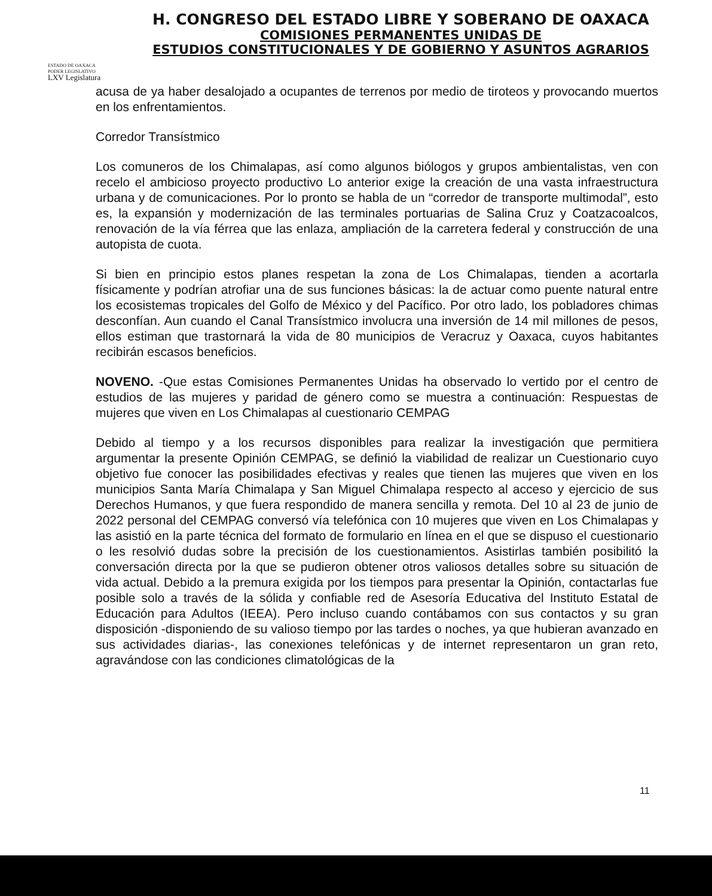H. CONGRESO DEL ESTADO LIBRE Y SOBERANO DE OAXACA
COMISIONES PERMANENTES UNIDAS DE
ESTUDIOS CONSTITUCIONALES Y DE GOBIERNO Y ASUNTOS AGRARIOS
ESTADO DE OAXACA
PODER LEGISLATIVO
LXV Legislatura
acusa de ya haber desalojado a ocupantes de terrenos por medio de tiroteos y provocando muertos en los enfrentamientos.
Corredor Transístmico
Los comuneros de los Chimalapas, así como algunos biólogos y grupos ambientalistas, ven con recelo el ambicioso proyecto productivo Lo anterior exige la creación de una vasta infraestructura urbana y de comunicaciones. Por lo pronto se habla de un “corredor de transporte multimodal”, esto es, la expansión y modernización de las terminales portuarias de Salina Cruz y Coatzacoalcos, renovación de la vía férrea que las enlaza, ampliación de la carretera federal y construcción de una autopista de cuota.
Si bien en principio estos planes respetan la zona de Los Chimalapas, tienden a acortarla físicamente y podrían atrofiar una de sus funciones básicas: la de actuar como puente natural entre los ecosistemas tropicales del Golfo de México y del Pacífico. Por otro lado, los pobladores chimas desconfían. Aun cuando el Canal Transístmico involucra una inversión de 14 mil millones de pesos, ellos estiman que trastornará la vida de 80 municipios de Veracruz y Oaxaca, cuyos habitantes recibirán escasos beneficios.
NOVENO. -Que estas Comisiones Permanentes Unidas ha observado lo vertido por el centro de estudios de las mujeres y paridad de género como se muestra a continuación: Respuestas de mujeres que viven en Los Chimalapas al cuestionario CEMPAG
Debido al tiempo y a los recursos disponibles para realizar la investigación que permitiera argumentar la presente Opinión CEMPAG, se definió la viabilidad de realizar un Cuestionario cuyo objetivo fue conocer las posibilidades efectivas y reales que tienen las mujeres que viven en los municipios Santa María Chimalapa y San Miguel Chimalapa respecto al acceso y ejercicio de sus Derechos Humanos, y que fuera respondido de manera sencilla y remota. Del 10 al 23 de junio de 2022 personal del CEMPAG conversó vía telefónica con 10 mujeres que viven en Los Chimalapas y las asistió en la parte técnica del formato de formulario en línea en el que se dispuso el cuestionario o les resolvió dudas sobre la precisión de los cuestionamientos. Asistirlas también posibilitó la conversación directa por la que se pudieron obtener otros valiosos detalles sobre su situación de vida actual. Debido a la premura exigida por los tiempos para presentar la Opinión, contactarlas fue posible solo a través de la sólida y confiable red de Asesoría Educativa del Instituto Estatal de Educación para Adultos (IEEA). Pero incluso cuando contábamos con sus contactos y su gran disposición -disponiendo de su valioso tiempo por las tardes o noches, ya que hubieran avanzado en sus actividades diarias-, las conexiones telefónicas y de internet representaron un gran reto, agravándose con las condiciones climatológicas de la
11